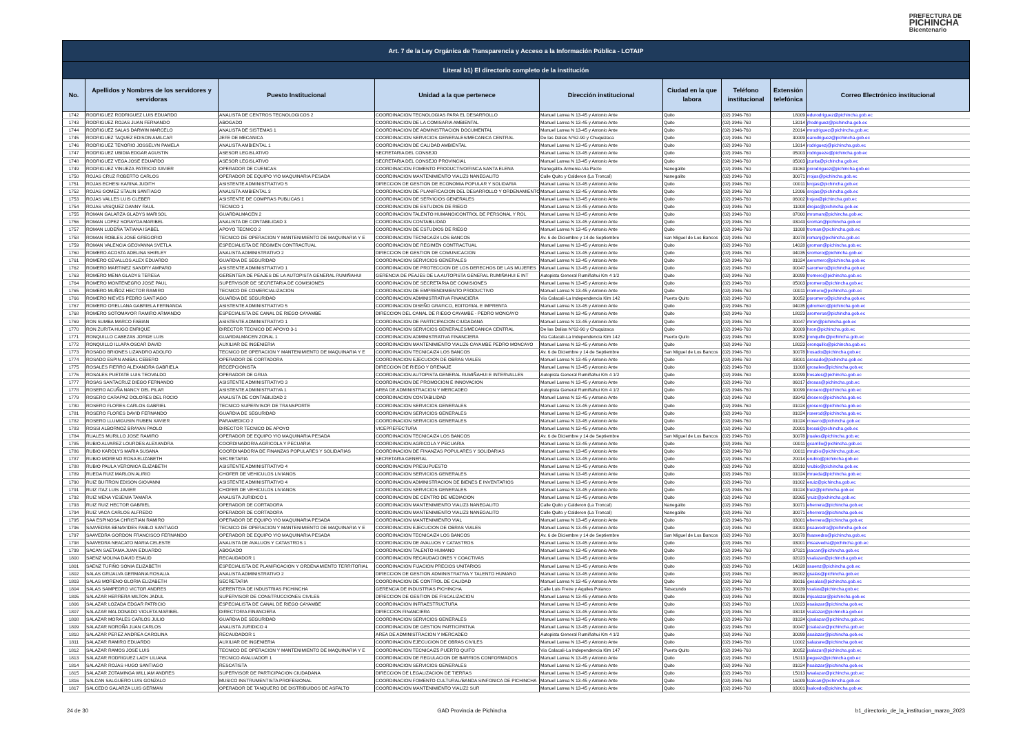PREFECTURA DE
PICHINCHA
Bicentenario
| Art. 7 de la Ley Orgánica de Transparencia y Acceso a la Información Pública - LOTAIP | | | | | | | | |
| --- | --- | --- | --- | --- | --- | --- | --- | --- |
| Literal b1) El directorio completo de la institución | | | | | | | | |
| No. | Apellidos y Nombres de los servidores y servidoras | Puesto Institucional | Unidad a la que pertenece | Dirección institucional | Ciudad en la que labora | Teléfono institucional | Extensión telefónica | Correo Electrónico institucional |
| 1742 | RODRIGUEZ RODRIGUEZ LUIS EDUARDO | ANALISTA DE CENTROS TECNOLOGICOS 2 | COORDINACION TECNOLOGIAS PARA EL DESARROLLO | Manuel Larrea N 13-45 y Antonio Ante | Quito | (02) 3946-760 | 18009 | edurodriguez@pichincha.gob.ec |
| 1743 | RODRIGUEZ ROJAS JUAN FERNANDO | ABOGADO | COORDINACION DE LA COMISARIA AMBIENTAL | Manuel Larrea N 13-45 y Antonio Ante | Quito | (02) 3946-760 | 13014 | jfrodriguez@pichincha.gob.ec |
| 1744 | RODRIGUEZ SALAS DARWIN MARCELO | ANALISTA DE SISTEMAS 1 | COORDINACION DE ADMINISTRACION DOCUMENTAL | Manuel Larrea N 13-45 y Antonio Ante | Quito | (02) 3946-760 | 20014 | mrodriguez@pichincha.gob.ec |
| 1745 | RODRIGUEZ TAQUEZ EDISON AMILCAR | JEFE DE MECANICA | COORDINACION SERVICIOS GENERALES/MECANICA CENTRAL | De las Dalias N°62-90 y Chuquizaca | Quito | (02) 3946-760 | 30009 | earodriguez@pichincha.gob.ec |
| 1746 | RODRIGUEZ TENORIO JOSSELYN PAMELA | ANALISTA AMBIENTAL 1 | COORDINACION DE CALIDAD AMBIENTAL | Manuel Larrea N 13-45 y Antonio Ante | Quito | (02) 3946-760 | 13014 | rodriguezj@pichincha.gob.ec |
| 1747 | RODRIGUEZ UBIDIA EDGAR AGUSTIN | ASESOR LEGISLATIVO | SECRETARIA DEL CONSEJO | Manuel Larrea N 13-45 y Antonio Ante | Quito | (02) 3946-760 | 05003 | rodrigueze@pichincha.gob.ec |
| 1748 | RODRIGUEZ VEGA JOSE EDUARDO | ASESOR LEGISLATIVO | SECRETARIA DEL CONSEJO PROVINCIAL | Manuel Larrea N 13-45 y Antonio Ante | Quito | (02) 3946-760 | 05003 | jzurita@pichincha.gob.ec |
| 1749 | RODRIGUEZ VINUEZA PATRICIO XAVIER | OPERADOR DE CUENCAS | COORDINACION FOMENTO PRODUCTIVO/FINCA SANTA ELENA | Nanegalito-Armenia-Via Pacto | Nanegalito | (02) 3946-760 | 01063 | pxrodriguez@pichincha.gob.ec |
| 1750 | ROJAS CRUZ ROBERTO CARLOS | OPERADOR DE EQUIPO Y/O MAQUINARIA PESADA | COORDINACION MANTENIMIENTO VIAL/Z3 NANEGALITO | Calle Quito y Calderon (La Troncal) | Nanegalito | (02) 3946-760 | 30071 | rrojas@pichincha.gob.ec |
| 1751 | ROJAS ECHESI KARINA JUDITH | ASISTENTE ADMINISTRATIVO 5 | DIRECCION DE GESTION DE ECONOMIA POPULAR Y SOLIDARIA | Manuel Larrea N 13-45 y Antonio Ante | Quito | (02) 3946-760 | 00011 | krojas@pichincha.gob.ec |
| 1752 | ROJAS GOMEZ STALIN SANTIAGO | ANALISTA AMBIENTAL 3 | COORDINACION DE PLANIFICACION DEL DESARROLLO Y ORDENAMIENTO | Manuel Larrea N 13-45 y Antonio Ante | Quito | (02) 3946-760 | 12006 | srojas@pichincha.gob.ec |
| 1753 | ROJAS VALLES LUIS CLEBER | ASISTENTE DE COMPRAS PUBLICAS 1 | COORDINACION DE SERVICIOS GENERALES | Manuel Larrea N 13-45 y Antonio Ante | Quito | (02) 3946-760 | 06002 | lrojas@pichincha.gob.ec |
| 1754 | ROJAS VASQUEZ DANNY RAUL | TECNICO 1 | COORDINACION DE ESTUDIOS DE RIEGO | Manuel Larrea N 13-45 y Antonio Ante | Quito | (02) 3946-760 | 11008 | drojas@pichincha.gob.ec |
| 1755 | ROMAN GALARZA GLADYS MARISOL | GUARDALMACEN 2 | COORDINACION TALENTO HUMANO/CONTROL DE PERSONAL Y ROL | Manuel Larrea N 13-45 y Antonio Ante | Quito | (02) 3946-760 | 07000 | mroman@pichincha.gob.ec |
| 1756 | ROMAN LOPEZ SORAYDA MARIBEL | ANALISTA DE CONTABILIDAD 3 | COORDINACION CONTABILIDAD | Manuel Larrea N 13-45 y Antonio Ante | Quito | (02) 3946-760 | 03043 | sroman@pichincha.gob.ec |
| 1757 | ROMAN LUDEÑA TATIANA ISABEL | APOYO TECNICO 2 | COORDINACION DE ESTUDIOS DE RIEGO | Manuel Larrea N 13-45 y Antonio Ante | Quito | (02) 3946-760 | 11008 | troman@pichincha.gob.ec |
| 1758 | ROMAN ROBLES JOSE GREGORIO | TECNICO DE OPERACION Y MANTENIMIENTO DE MAQUINARIA Y E | COORDINACION TECNICA/Z4 LOS BANCOS | Av. 6 de Diciembre y 14 de Septiembre | San Miguel de Los Bancos | (02) 3946-760 | 30078 | romanj@pichincha.gob.ec |
| 1759 | ROMAN VALENCIA GEOVANNA SVETLA | ESPECIALISTA DE REGIMEN CONTRACTUAL | COORDINACION DE REGIMEN CONTRACTUAL | Manuel Larrea N 13-45 y Antonio Ante | Quito | (02) 3946-760 | 14028 | groman@pichincha.gob.ec |
| 1760 | ROMERO ACOSTA ADELINA SHIRLEY | ANALISTA ADMINISTRATIVO 2 | DIRECCION DE GESTION DE COMUNICACION | Manuel Larrea N 13-45 y Antonio Ante | Quito | (02) 3946-760 | 04035 | sromero@pichincha.gob.ec |
| 1761 | ROMERO CEVALLOS ALEX EDUARDO | GUARDIA DE SEGURIDAD | COORDINACION SERVICIOS GENERALES | Manuel Larrea N 13-45 y Antonio Ante | Quito | (02) 3946-760 | 01024 | aeromero@pichincha.gob.ec |
| 1762 | ROMERO MARTINEZ SANDRY AMPARO | ASISTENTE ADMINISTRATIVO 1 | COORDINACION DE PROTECCION DE LOS DERECHOS DE LAS MUJERES | Manuel Larrea N 13-45 y Antonio Ante | Quito | (02) 3946-760 | 00047 | saromero@pichincha.gob.ec |
| 1763 | ROMERO MENA GLADYS TERESA | GERENTE/A DE PEAJES DE LA AUTOPISTA GENERAL RUMIÑAHUI | GERENCIA DE PEAJES DE LA AUTOPISTA GENERAL RUMIÑAHUI E INT | Autopista General Rumiñahui Km 4 1/2 | Quito | (02) 3946-760 | 30099 | tromero@pichincha.gob.ec |
| 1764 | ROMERO MONTENEGRO JOSE PAUL | SUPERVISOR DE SECRETARIA DE COMISIONES | COORDINACION DE SECRETARIA DE COMISIONES | Manuel Larrea N 13-45 y Antonio Ante | Quito | (02) 3946-760 | 05003 | promero@pichincha.gob.ec |
| 1765 | ROMERO MUÑOZ HECTOR RAMIRO | TECNICO DE COMERCIALIZACION | COORDINACION DE EMPRENDIMIENTO PRODUCTIVO | Manuel Larrea N 13-45 y Antonio Ante | Quito | (02) 3946-760 | 00011 | rromero@pichincha.gob.ec |
| 1766 | ROMERO NIEVES PEDRO SANTIAGO | GUARDIA DE SEGURIDAD | COORDINACION ADMINISTRATIVA FINANCIERA | Via Calacali-La Independencia Klm 142 | Puerto Quito | (02) 3946-760 | 30052 | psromero@pichincha.gob.ec |
| 1767 | ROMERO ORELLANA GABRIELA FERNANDA | ASISTENTE ADMINISTRATIVO 5 | COORDINACION DISEÑO GRAFICO, EDITORIAL E IMPRENTA | Manuel Larrea N 13-45 y Antonio Ante | Quito | (02) 3946-760 | 04035 | gdromero@pichincha.gob.ec |
| 1768 | ROMERO SOTOMAYOR RAMIRO ARMANDO | ESPECIALISTA DE CANAL DE RIEGO CAYAMBE | DIRECCION DEL CANAL DE RIEGO CAYAMBE - PEDRO MONCAYO | Manuel Larrea N 13-45 y Antonio Ante | Quito | (02) 3946-760 | 18023 | aromeros@pichincha.gob.ec |
| 1769 | RON SUMBA MARCO FABIAN | ASISTENTE ADMINISTRATIVO 1 | COORDINACION DE PARTICIPACION CIUDADANA | Manuel Larrea N 13-45 y Antonio Ante | Quito | (02) 3946-760 | 00047 | mron@pichincha.gob.ec |
| 1770 | RON ZURITA HUGO ENRIQUE | DIRECTOR TECNICO DE APOYO 3-1 | COORDINACION SERVICIOS GENERALES/MECANICA CENTRAL | De las Dalias N°62-90 y Chuquizaca | Quito | (02) 3946-760 | 30009 | hron@pichincha.gob.ec |
| 1771 | RONQUILLO CABEZAS JORGE LUIS | GUARDALMACEN ZONAL 1 | COORDINACION ADMINISTRATIVA FINANCIERA | Via Calacali-La Independencia Klm 142 | Puerto Quito | (02) 3946-760 | 30052 | jronquillo@pichincha.gob.ec |
| 1772 | RONQUILLO ILLAPA OSCAR DAVID | AUXILIAR DE INGENIERIA | COORDINACION MANTENIMIENTO VIAL/Z6 CAYAMBE PEDRO MONCAYO | Manuel Larrea N 13-45 y Antonio Ante | Quito | (02) 3946-760 | 18023 | oronquillo@pichincha.gob.ec |
| 1773 | ROSADO BRIONES LIZANDRO ADOLFO | TECNICO DE OPERACION Y MANTENIMIENTO DE MAQUINARIA Y E | COORDINACION TECNICA/Z4 LOS BANCOS | Av. 6 de Diciembre y 14 de Septiembre | San Miguel de Los Bancos | (02) 3946-760 | 30078 | lrosado@pichincha.gob.ec |
| 1774 | ROSADO ESPIN ANIBAL CEBERO | OPERADOR DE CORTADORA | COORDINACION EJECUCION DE OBRAS VIALES | Manuel Larrea N 13-45 y Antonio Ante | Quito | (02) 3946-760 | 03001 | arosado@pichincha.gob.ec |
| 1775 | ROSALES FIERRO ALEXANDRA GABRIELA | RECEPCIONISTA | DIRECCION DE RIEGO Y DRENAJE | Manuel Larrea N 13-45 y Antonio Ante | Quito | (02) 3946-760 | 11008 | grosales@pichincha.gob.ec |
| 1776 | ROSALES PUETATE LUIS TEOVALDO | OPERADOR DE GRUA | COORDINACION AUTOPISTA GENERAL RUMIÑAHUI E INTERVALLES | Autopista General Rumiñahui Km 4 1/2 | Quito | (02) 3946-760 | 30099 | lrosales@pichincha.gob.ec |
| 1777 | ROSAS SANTACRUZ DIEGO FERNANDO | ASISTENTE ADMINISTRATIVO 3 | COORDINACION DE PROMOCION E INNOVACION | Manuel Larrea N 13-45 y Antonio Ante | Quito | (02) 3946-760 | 06017 | drosas@pichincha.gob.ec |
| 1778 | ROSERO ACUÑA NANCY DEL PILAR | ASISTENTE ADMINISTRATIVA 1 | AREA DE ADMINISTRACION Y MERCADEO | Autopista General Rumiñahui Km 4 1/2 | Quito | (02) 3946-760 | 30099 | nrosero@pichincha.gob.ec |
| 1779 | ROSERO CARAPAZ DOLORES DEL ROCIO | ANALISTA DE CONTABILIDAD 2 | COORDINACION CONTABILIDAD | Manuel Larrea N 13-45 y Antonio Ante | Quito | (02) 3946-760 | 03043 | drosero@pichincha.gob.ec |
| 1780 | ROSERO FLORES CARLOS GABRIEL | TECNICO SUPERVISOR DE TRANSPORTE | COORDINACION SERVICIOS GENERALES | Manuel Larrea N 13-45 y Antonio Ante | Quito | (02) 3946-760 | 01024 | grosero@pichincha.gob.ec |
| 1781 | ROSERO FLORES DAVID FERNANDO | GUARDIA DE SEGURIDAD | COORDINACION SERVICIOS GENERALES | Manuel Larrea N 13-45 y Antonio Ante | Quito | (02) 3946-760 | 01024 | roserod@pichincha.gob.ec |
| 1782 | ROSERO LLUMIGUSIN RUBEN XAVIER | PARAMEDICO 2 | COORDINACION SERVICIOS GENERALES | Manuel Larrea N 13-45 y Antonio Ante | Quito | (02) 3946-760 | 01024 | rrosero@pichincha.gob.ec |
| 1783 | ROSSI ALBORNOZ BRAYAN PAOLO | DIRECTOR TECNICO DE APOYO | VICEPREFECTURA | Manuel Larrea N 13-45 y Antonio Ante | Quito | (02) 3946-760 | 20001 | brossi@pichincha.gob.ec |
| 1784 | RUALES MURILLO JOSE RAMIRO | OPERADOR DE EQUIPO Y/O MAQUINARIA PESADA | COORDINACION TECNICA/Z4 LOS BANCOS | Av. 6 de Diciembre y 14 de Septiembre | San Miguel de Los Bancos | (02) 3946-760 | 30078 | jruales@pichincha.gob.ec |
| 1785 | RUBIO ALVAREZ LOURDES ALEXANDRA | COORDINADOR/A AGRICOLA Y PECUARIA | COORDINACION AGRICOLA Y PECUARIA | Manuel Larrea N 13-45 y Antonio Ante | Quito | (02) 3946-760 | 00011 | gcarrillo@pichincha.gob.ec |
| 1786 | RUBIO KAROLYS MARIA SUSANA | COORDINADOR/A DE FINANZAS POPULARES Y SOLIDARIAS | COORDINACION DE FINANZAS POPULARES Y SOLIDARIAS | Manuel Larrea N 13-45 y Antonio Ante | Quito | (02) 3946-760 | 00011 | mrubio@pichincha.gob.ec |
| 1787 | RUBIO MORENO ROSA ELIZABETH | SECRETARIA | SECRETARIA GENERAL | Manuel Larrea N 13-45 y Antonio Ante | Quito | (02) 3946-760 | 20014 | erubio@pichincha.gob.ec |
| 1788 | RUBIO PAULA VERONICA ELIZABETH | ASISTENTE ADMINISTRATIVO 4 | COORDINACION PRESUPUESTO | Manuel Larrea N 13-45 y Antonio Ante | Quito | (02) 3946-760 | 02010 | vrubio@pichincha.gob.ec |
| 1789 | RUEDA RUIZ MARLON ALIRIO | CHOFER DE VEHICULOS LIVIANOS | COORDINACION SERVICIOS GENERALES | Manuel Larrea N 13-45 y Antonio Ante | Quito | (02) 3946-760 | 01024 | mrueda@pichincha.gob.ec |
| 1790 | RUIZ BUITRON EDISON GIOVANNI | ASISTENTE ADMINISTRATIVO 4 | COORDINACION ADMINISTRACION DE BIENES E INVENTARIOS | Manuel Larrea N 13-45 y Antonio Ante | Quito | (02) 3946-760 | 01002 | eruiz@pichincha.gob.ec |
| 1791 | RUIZ ITAZ LUIS JAVIER | CHOFER DE VEHICULOS LIVIANOS | COORDINACION SERVICIOS GENERALES | Manuel Larrea N 13-45 y Antonio Ante | Quito | (02) 3946-760 | 01024 | lruiz@pichincha.gob.ec |
| 1792 | RUIZ MENA YESENIA TAMARA | ANALISTA JURIDICO 1 | COORDINACION DE CENTRO DE MEDIACION | Manuel Larrea N 13-45 y Antonio Ante | Quito | (02) 3946-760 | 02065 | yruiz@pichincha.gob.ec |
| 1793 | RUIZ RUIZ HECTOR GABRIEL | OPERADOR DE CORTADORA | COORDINACION MANTENIMIENTO VIAL/Z3 NANEGALITO | Calle Quito y Calderon (La Troncal) | Nanegalito | (02) 3946-760 | 30071 | eherrera@pichincha.gob.ec |
| 1794 | RUIZ VACA CARLOS ALFREDO | OPERADOR DE CORTADORA | COORDINACION MANTENIMIENTO VIAL/Z3 NANEGALITO | Calle Quito y Calderon (La Troncal) | Nanegalito | (02) 3946-760 | 30071 | eherrera@pichincha.gob.ec |
| 1795 | SAA ESPINOSA CHRISTIAN RAMIRO | OPERADOR DE EQUIPO Y/O MAQUINARIA PESADA | COORDINACION MANTENIMIENTO VIAL | Manuel Larrea N 13-45 y Antonio Ante | Quito | (02) 3946-760 | 03001 | eherrera@pichincha.gob.ec |
| 1796 | SAAVEDRA BENAVIDES PABLO SANTIAGO | TECNICO DE OPERACION Y MANTENIMIENTO DE MAQUINARIA Y E | COORDINACION EJECUCION DE OBRAS VIALES | Manuel Larrea N 13-45 y Antonio Ante | Quito | (02) 3946-760 | 03001 | psaavedra@pichincha.gob.ec |
| 1797 | SAAVEDRA GORDON FRANCISCO FERNANDO | OPERADOR DE EQUIPO Y/O MAQUINARIA PESADA | COORDINACION TECNICA/Z4 LOS BANCOS | Av. 6 de Diciembre y 14 de Septiembre | San Miguel de Los Bancos | (02) 3946-760 | 30078 | fsaavedra@pichincha.gob.ec |
| 1798 | SAAVEDRA NEACATO MARIA CELESTE | ANALISTA DE AVALUOS Y CATASTROS 1 | COORDINACION DE AVALUOS Y CATASTROS | Manuel Larrea N 13-45 y Antonio Ante | Quito | (02) 3946-760 | 03001 | msaavedra@pichincha.gob.ec |
| 1799 | SACAN SAETAMA JUAN EDUARDO | ABOGADO | COORDINACION TALENTO HUMANO | Manuel Larrea N 13-45 y Antonio Ante | Quito | (02) 3946-760 | 07021 | jsacan@pichincha.gob.ec |
| 1800 | SAENZ MOLINA DAVID ESAUD | RECAUDADOR 1 | COORDINACION RECAUDACIONES Y COACTIVAS | Manuel Larrea N 13-45 y Antonio Ante | Quito | (02) 3946-760 | 02023 | vsalazar@pichincha.gob.ec |
| 1801 | SAENZ TUFIÑO SONIA ELIZABETH | ESPECIALISTA DE PLANIFICACION Y ORDENAMIENTO TERRITORIAL | COORDINACION FIJACION PRECIOS UNITARIOS | Manuel Larrea N 13-45 y Antonio Ante | Quito | (02) 3946-760 | 14028 | ssaenz@pichincha.gob.ec |
| 1802 | SALAS GRIJALVA GERMANIA ROSALIA | ANALISTA ADMINISTRATIVO 2 | DIRECCION DE GESTION ADMINISTRATIVA Y TALENTO HUMANO | Manuel Larrea N 13-45 y Antonio Ante | Quito | (02) 3946-760 | 06002 | gsalas@pichincha.gob.ec |
| 1803 | SALAS MORENO GLORIA ELIZABETH | SECRETARIA | COORDINACION DE CONTROL DE CALIDAD | Manuel Larrea N 13-45 y Antonio Ante | Quito | (02) 3946-760 | 09016 | gesalas@pichincha.gob.ec |
| 1804 | SALAS SAMPEDRO VICTOR ANDRES | GERENTE/A DE INDUSTRIAS PICHINCHA | GERENCIA DE INDUSTRIAS PICHINCHA | Calle Luis Freire y Aquiles Polanco | Tabacundo | (02) 3946-760 | 30039 | vsalas@pichincha.gob.ec |
| 1805 | SALAZAR HERRERA MILTON JADUL | SUPERVISOR DE CONSTRUCCIONES CIVILES | DIRECCION DE GESTION DE FISCALIZACION | Manuel Larrea N 13-45 y Antonio Ante | Quito | (02) 3946-760 | 09016 | mjsalazar@pichincha.gob.ec |
| 1806 | SALAZAR LOZADA EDGAR PATRICIO | ESPECIALISTA DE CANAL DE RIEGO CAYAMBE | COORDINACION INFRAESTRUCTURA | Manuel Larrea N 13-45 y Antonio Ante | Quito | (02) 3946-760 | 18023 | esalazar@pichincha.gob.ec |
| 1807 | SALAZAR MALDONADO VIOLETA MARIBEL | DIRECTOR/A FINANCIERA | DIRECCION FINANCIERA | Manuel Larrea N 13-45 y Antonio Ante | Quito | (02) 3946-760 | 03018 | vsalazar@pichincha.gob.ec |
| 1808 | SALAZAR MORALES CARLOS JULIO | GUARDIA DE SEGURIDAD | COORDINACION SERVICIOS GENERALES | Manuel Larrea N 13-45 y Antonio Ante | Quito | (02) 3946-760 | 01024 | cjsalazar@pichincha.gob.ec |
| 1809 | SALAZAR NOROÑA JUAN CARLOS | ANALISTA JURIDICO 4 | COORDINACION DE GESTION PARTICIPATIVA | Manuel Larrea N 13-45 y Antonio Ante | Quito | (02) 3946-760 | 00047 | jcsalazar@pichincha.gob.ec |
| 1810 | SALAZAR PEREZ ANDREA CAROLINA | RECAUDADOR 1 | AREA DE ADMINISTRACION Y MERCADEO | Autopista General Rumiñahui Km 4 1/2 | Quito | (02) 3946-760 | 30099 | asalazar@pichincha.gob.ec |
| 1811 | SALAZAR RAMIRO EDUARDO | AUXILIAR DE INGENIERIA | COORDINACION EJECUCION DE OBRAS CIVILES | Manuel Larrea N 13-45 y Antonio Ante | Quito | (02) 3946-760 | 10002 | salazare@pichincha.gob.ec |
| 1812 | SALAZAR RAMOS JOSE LUIS | TECNICO DE OPERACION Y MANTENIMIENTO DE MAQUINARIA Y E | COORDINACION TECNICA/Z5 PUERTO QUITO | Via Calacali-La Independencia Klm 147 | Puerto Quito | (02) 3946-760 | 30052 | jsalazar@pichincha.gob.ec |
| 1813 | SALAZAR RODRIGUEZ LADY LILIANA | TECNICO AVALUADOR 1 | COORDINACION DE REGULACION DE BARRIOS CONFORMADOS | Manuel Larrea N 13-45 y Antonio Ante | Quito | (02) 3946-760 | 15013 | peguez@pichincha.gob.ec |
| 1814 | SALAZAR ROJAS HUGO SANTIAGO | RESCATISTA | COORDINACION SERVICIOS GENERALES | Manuel Larrea N 13-45 y Antonio Ante | Quito | (02) 3946-760 | 01024 | hsalazar@pichincha.gob.ec |
| 1815 | SALAZAR ZOTAMINGA WILLIAM ANDRES | SUPERVISOR DE PARTICIPACION CIUDADANA | DIRECCION DE LEGALIZACION DE TIERRAS | Manuel Larrea N 13-45 y Antonio Ante | Quito | (02) 3946-760 | 15013 | wsalazar@pichincha.gob.ec |
| 1816 | SALCAN SALGUERO LUIS GONZALO | MUSICO INSTRUMENTISTA PROFESIONAL | COORDINACION FOMENTO CULTURAL/BANDA SINFONICA DE PICHINCHA | Manuel Larrea N 13-45 y Antonio Ante | Quito | (02) 3946-760 | 16009 | lsalcan@pichincha.gob.ec |
| 1817 | SALCEDO GALARZA LUIS GERMAN | OPERADOR DE TANQUERO DE DISTRIBUIDOS DE ASFALTO | COORDINACION MANTENIMIENTO VIAL/Z2 SUR | Manuel Larrea N 13-45 y Antonio Ante | Quito | (02) 3946-760 | 03001 | lsalcedo@pichincha.gob.ec |
24 de 30 GAD Provincia de Pichincha b1_directorio_de_la_institucion_marzo_2023